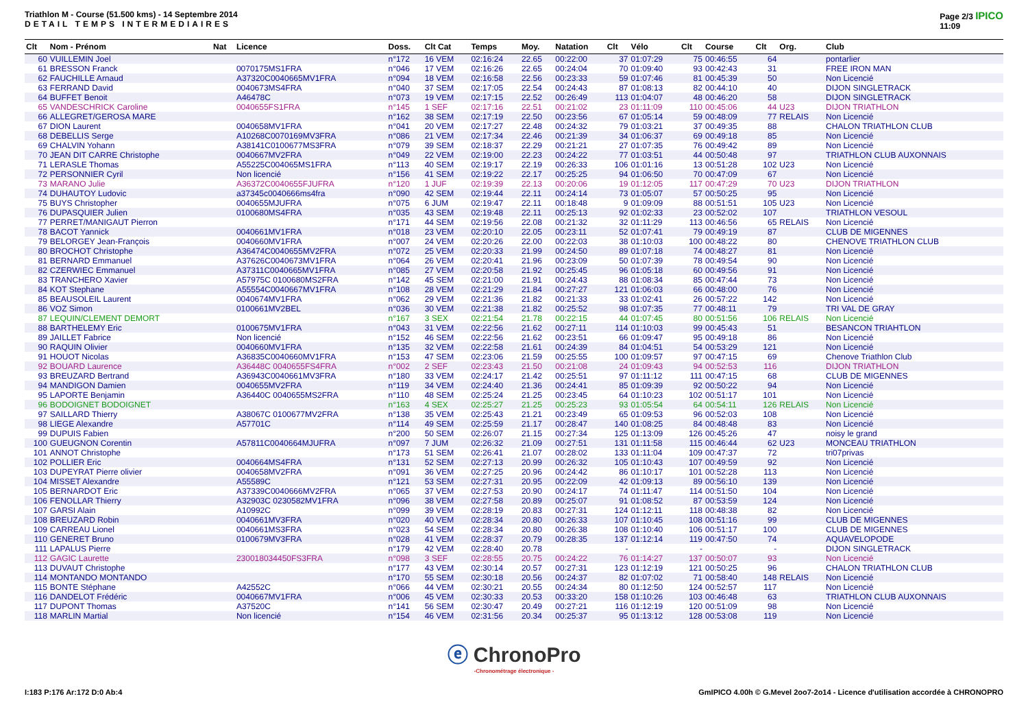Triathlon M - Course (51.500 kms) - 14 Septembre 2014
DETAIL TEMPS INTERMEDIAIRES
Page 2/3 IPICO
11:09
| Clt | Nom - Prénom | Nat | Licence | Doss. | Clt Cat | Temps | Moy. | Natation | Clt | Vélo | Clt | Course | Clt | Org. | Club |
| --- | --- | --- | --- | --- | --- | --- | --- | --- | --- | --- | --- | --- | --- | --- | --- |
| 60 | VUILLEMIN Joel | | | n°172 | 16 VEM | 02:16:24 | 22.65 | 00:22:00 | 37 | 01:07:29 | 75 | 00:46:55 | 64 | | pontarlier |
| 61 | BRESSON Franck | | 0070175MS1FRA | n°046 | 17 VEM | 02:16:26 | 22.65 | 00:24:04 | 70 | 01:09:40 | 93 | 00:42:43 | 31 | | FREE IRON MAN |
| 62 | FAUCHILLE Arnaud | | A37320C0040665MV1FRA | n°094 | 18 VEM | 02:16:58 | 22.56 | 00:23:33 | 59 | 01:07:46 | 81 | 00:45:39 | 50 | | Non Licencié |
| 63 | FERRAND David | | 0040673MS4FRA | n°040 | 37 SEM | 02:17:05 | 22.54 | 00:24:43 | 87 | 01:08:13 | 82 | 00:44:10 | 40 | | DIJON SINGLETRACK |
| 64 | BUFFET Benoit | | A46478C | n°073 | 19 VEM | 02:17:15 | 22.52 | 00:26:49 | 113 | 01:04:07 | 48 | 00:46:20 | 58 | | DIJON SINGLETRACK |
| 65 | VANDESCHRICK Caroline | | 0040655FS1FRA | n°145 | 1 SEF | 02:17:16 | 22.51 | 00:21:02 | 23 | 01:11:09 | 110 | 00:45:06 | 44 | U23 | DIJON TRIATHLON |
| 66 | ALLEGRET/GEROSA MARE | | | n°162 | 38 SEM | 02:17:19 | 22.50 | 00:23:56 | 67 | 01:05:14 | 59 | 00:48:09 | 77 | RELAIS | Non Licencié |
| 67 | DION Laurent | | 0040658MV1FRA | n°041 | 20 VEM | 02:17:27 | 22.48 | 00:24:32 | 79 | 01:03:21 | 37 | 00:49:35 | 88 | | CHALON TRIATHLON CLUB |
| 68 | DEBELLIS Serge | | A10268C0070169MV3FRA | n°086 | 21 VEM | 02:17:34 | 22.46 | 00:21:39 | 34 | 01:06:37 | 69 | 00:49:18 | 85 | | Non Licencié |
| 69 | CHALVIN Yohann | | A38141C0100677MS3FRA | n°079 | 39 SEM | 02:18:37 | 22.29 | 00:21:21 | 27 | 01:07:35 | 76 | 00:49:42 | 89 | | Non Licencié |
| 70 | JEAN DIT CARRE Christophe | | 0040667MV2FRA | n°049 | 22 VEM | 02:19:00 | 22.23 | 00:24:22 | 77 | 01:03:51 | 44 | 00:50:48 | 97 | | TRIATHLON CLUB AUXONNAIS |
| 71 | LERASLE Thomas | | A55225C004065MS1FRA | n°113 | 40 SEM | 02:19:17 | 22.19 | 00:26:33 | 106 | 01:01:16 | 13 | 00:51:28 | 102 | U23 | Non Licencié |
| 72 | PERSONNIER Cyril | | Non licencié | n°156 | 41 SEM | 02:19:22 | 22.17 | 00:25:25 | 94 | 01:06:50 | 70 | 00:47:09 | 67 | | Non Licencié |
| 73 | MARANO Julie | | A36372C0040655FJUFRA | n°120 | 1 JUF | 02:19:39 | 22.13 | 00:20:06 | 19 | 01:12:05 | 117 | 00:47:29 | 70 | U23 | DIJON TRIATHLON |
| 74 | DUHAUTOY Ludovic | | a37345c0040666ms4fra | n°090 | 42 SEM | 02:19:44 | 22.11 | 00:24:14 | 73 | 01:05:07 | 57 | 00:50:25 | 95 | | Non Licencié |
| 75 | BUYS Christopher | | 0040655MJUFRA | n°075 | 6 JUM | 02:19:47 | 22.11 | 00:18:48 | 9 | 01:09:09 | 88 | 00:51:51 | 105 | U23 | Non Licencié |
| 76 | DUPASQUIER Julien | | 0100680MS4FRA | n°035 | 43 SEM | 02:19:48 | 22.11 | 00:25:13 | 92 | 01:02:33 | 23 | 00:52:02 | 107 | | TRIATHLON VESOUL |
| 77 | PERRET/MANIGAUT Pierron | | | n°171 | 44 SEM | 02:19:56 | 22.08 | 00:21:32 | 32 | 01:11:29 | 113 | 00:46:56 | 65 | RELAIS | Non Licencié |
| 78 | BACOT Yannick | | 0040661MV1FRA | n°018 | 23 VEM | 02:20:10 | 22.05 | 00:23:11 | 52 | 01:07:41 | 79 | 00:49:19 | 87 | | CLUB DE MIGENNES |
| 79 | BELORGEY Jean-François | | 0040660MV1FRA | n°007 | 24 VEM | 02:20:26 | 22.00 | 00:22:03 | 38 | 01:10:03 | 100 | 00:48:22 | 80 | | CHENOVE TRIATHLON CLUB |
| 80 | BROCHOT Christophe | | A36474C0040655MV2FRA | n°072 | 25 VEM | 02:20:33 | 21.99 | 00:24:50 | 89 | 01:07:18 | 74 | 00:48:27 | 81 | | Non Licencié |
| 81 | BERNARD Emmanuel | | A37626C0040673MV1FRA | n°064 | 26 VEM | 02:20:41 | 21.96 | 00:23:09 | 50 | 01:07:39 | 78 | 00:49:54 | 90 | | Non Licencié |
| 82 | CZERWIEC Emmanuel | | A37311C0040665MV1FRA | n°085 | 27 VEM | 02:20:58 | 21.92 | 00:25:45 | 96 | 01:05:18 | 60 | 00:49:56 | 91 | | Non Licencié |
| 83 | TRANCHERO Xavier | | A57975C 0100680MS2FRA | n°142 | 45 SEM | 02:21:00 | 21.91 | 00:24:43 | 88 | 01:08:34 | 85 | 00:47:44 | 73 | | Non Licencié |
| 84 | KOT Stephane | | A55554C0040667MV1FRA | n°108 | 28 VEM | 02:21:29 | 21.84 | 00:27:27 | 121 | 01:06:03 | 66 | 00:48:00 | 76 | | Non Licencié |
| 85 | BEAUSOLEIL Laurent | | 0040674MV1FRA | n°062 | 29 VEM | 02:21:36 | 21.82 | 00:21:33 | 33 | 01:02:41 | 26 | 00:57:22 | 142 | | Non Licencié |
| 86 | VOZ Simon | | 0100661MV2BEL | n°036 | 30 VEM | 02:21:38 | 21.82 | 00:25:52 | 98 | 01:07:35 | 77 | 00:48:11 | 79 | | TRI VAL DE GRAY |
| 87 | LEQUIN/CLEMENT DEMORT | | | n°167 | 3 SEX | 02:21:54 | 21.78 | 00:22:15 | 44 | 01:07:45 | 80 | 00:51:56 | 106 | RELAIS | Non Licencié |
| 88 | BARTHELEMY Eric | | 0100675MV1FRA | n°043 | 31 VEM | 02:22:56 | 21.62 | 00:27:11 | 114 | 01:10:03 | 99 | 00:45:43 | 51 | | BESANCON TRIAHTLON |
| 89 | JAILLET Fabrice | | Non licencié | n°152 | 46 SEM | 02:22:56 | 21.62 | 00:23:51 | 66 | 01:09:47 | 95 | 00:49:18 | 86 | | Non Licencié |
| 90 | RAQUIN Olivier | | 0040660MV1FRA | n°135 | 32 VEM | 02:22:58 | 21.61 | 00:24:39 | 84 | 01:04:51 | 54 | 00:53:29 | 121 | | Non Licencié |
| 91 | HOUOT Nicolas | | A36835C0040660MV1FRA | n°153 | 47 SEM | 02:23:06 | 21.59 | 00:25:55 | 100 | 01:09:57 | 97 | 00:47:15 | 69 | | Chenove Triathlon Club |
| 92 | BOUARD Laurence | | A36448C 0040655FS4FRA | n°002 | 2 SEF | 02:23:43 | 21.50 | 00:21:08 | 24 | 01:09:43 | 94 | 00:52:53 | 116 | | DIJON TRIATHLON |
| 93 | BREUZARD Bertrand | | A36943C0040661MV3FRA | n°180 | 33 VEM | 02:24:17 | 21.42 | 00:25:51 | 97 | 01:11:12 | 111 | 00:47:15 | 68 | | CLUB DE MIGENNES |
| 94 | MANDIGON Damien | | 0040655MV2FRA | n°119 | 34 VEM | 02:24:40 | 21.36 | 00:24:41 | 85 | 01:09:39 | 92 | 00:50:22 | 94 | | Non Licencié |
| 95 | LAPORTE Benjamin | | A36440C 0040655MS2FRA | n°110 | 48 SEM | 02:25:24 | 21.25 | 00:23:45 | 64 | 01:10:23 | 102 | 00:51:17 | 101 | | Non Licencié |
| 96 | BODOIGNET BODOIGNET | | | n°163 | 4 SEX | 02:25:27 | 21.25 | 00:25:23 | 93 | 01:05:54 | 64 | 00:54:11 | 126 | RELAIS | Non Licencié |
| 97 | SAILLARD Thierry | | A38067C 0100677MV2FRA | n°138 | 35 VEM | 02:25:43 | 21.21 | 00:23:49 | 65 | 01:09:53 | 96 | 00:52:03 | 108 | | Non Licencié |
| 98 | LIEGE Alexandre | | A57701C | n°114 | 49 SEM | 02:25:59 | 21.17 | 00:28:47 | 140 | 01:08:25 | 84 | 00:48:48 | 83 | | Non Licencié |
| 99 | DUPUIS Fabien | | | n°200 | 50 SEM | 02:26:07 | 21.15 | 00:27:34 | 125 | 01:13:09 | 126 | 00:45:26 | 47 | | noisy le grand |
| 100 | GUEUGNON Corentin | | A57811C0040664MJUFRA | n°097 | 7 JUM | 02:26:32 | 21.09 | 00:27:51 | 131 | 01:11:58 | 115 | 00:46:44 | 62 | U23 | MONCEAU TRIATHLON |
| 101 | ANNOT Christophe | | | n°173 | 51 SEM | 02:26:41 | 21.07 | 00:28:02 | 133 | 01:11:04 | 109 | 00:47:37 | 72 | | tri07privas |
| 102 | POLLIER Eric | | 0040664MS4FRA | n°131 | 52 SEM | 02:27:13 | 20.99 | 00:26:32 | 105 | 01:10:43 | 107 | 00:49:59 | 92 | | Non Licencié |
| 103 | DUPEYRAT Pierre olivier | | 0040658MV2FRA | n°091 | 36 VEM | 02:27:25 | 20.96 | 00:24:42 | 86 | 01:10:17 | 101 | 00:52:28 | 113 | | Non Licencié |
| 104 | MISSET Alexandre | | A55589C | n°121 | 53 SEM | 02:27:31 | 20.95 | 00:22:09 | 42 | 01:09:13 | 89 | 00:56:10 | 139 | | Non Licencié |
| 105 | BERNARDOT Eric | | A37339C0040666MV2FRA | n°065 | 37 VEM | 02:27:53 | 20.90 | 00:24:17 | 74 | 01:11:47 | 114 | 00:51:50 | 104 | | Non Licencié |
| 106 | FENOLLAR Thierry | | A32903C 0230582MV1FRA | n°096 | 38 VEM | 02:27:58 | 20.89 | 00:25:07 | 91 | 01:08:52 | 87 | 00:53:59 | 124 | | Non Licencié |
| 107 | GARSI Alain | | A10992C | n°099 | 39 VEM | 02:28:19 | 20.83 | 00:27:31 | 124 | 01:12:11 | 118 | 00:48:38 | 82 | | Non Licencié |
| 108 | BREUZARD Robin | | 0040661MV3FRA | n°020 | 40 VEM | 02:28:34 | 20.80 | 00:26:33 | 107 | 01:10:45 | 108 | 00:51:16 | 99 | | CLUB DE MIGENNES |
| 109 | CARREAU Lionel | | 0040661MS3FRA | n°023 | 54 SEM | 02:28:34 | 20.80 | 00:26:38 | 108 | 01:10:40 | 106 | 00:51:17 | 100 | | CLUB DE MIGENNES |
| 110 | GENERET Bruno | | 0100679MV3FRA | n°028 | 41 VEM | 02:28:37 | 20.79 | 00:28:35 | 137 | 01:12:14 | 119 | 00:47:50 | 74 | | AQUAVELOPODE |
| 111 | LAPALUS Pierre | | | n°179 | 42 VEM | 02:28:40 | 20.78 | | - | | - | | - | | DIJON SINGLETRACK |
| 112 | GAGIC Laurette | | 230018034450FS3FRA | n°098 | 3 SEF | 02:28:55 | 20.75 | 00:24:22 | 76 | 01:14:27 | 137 | 00:50:07 | 93 | | Non Licencié |
| 113 | DUVAUT Christophe | | | n°177 | 43 VEM | 02:30:14 | 20.57 | 00:27:31 | 123 | 01:12:19 | 121 | 00:50:25 | 96 | | CHALON TRIATHLON CLUB |
| 114 | MONTANDO MONTANDO | | | n°170 | 55 SEM | 02:30:18 | 20.56 | 00:24:37 | 82 | 01:07:02 | 71 | 00:58:40 | 148 | RELAIS | Non Licencié |
| 115 | BONTE Stéphane | | A42552C | n°066 | 44 VEM | 02:30:21 | 20.55 | 00:24:34 | 80 | 01:12:50 | 124 | 00:52:57 | 117 | | Non Licencié |
| 116 | DANDELOT Frédéric | | 0040667MV1FRA | n°006 | 45 VEM | 02:30:33 | 20.53 | 00:33:20 | 158 | 01:10:26 | 103 | 00:46:48 | 63 | | TRIATHLON CLUB AUXONNAIS |
| 117 | DUPONT Thomas | | A37520C | n°141 | 56 SEM | 02:30:47 | 20.49 | 00:27:21 | 116 | 01:12:19 | 120 | 00:51:09 | 98 | | Non Licencié |
| 118 | MARLIN Martial | | Non licencié | n°154 | 46 VEM | 02:31:56 | 20.34 | 00:25:37 | 95 | 01:13:12 | 128 | 00:53:08 | 119 | | Non Licencié |
ⓔ ChronoPro
-Chronométrage électronique -
I:183 P:176 Ar:172 D:0 Ab:4 GmIPICO 4.00h © G.Mevel 2oo7-2o14 - Licence d'utilisation accordée à CHRONOPRO